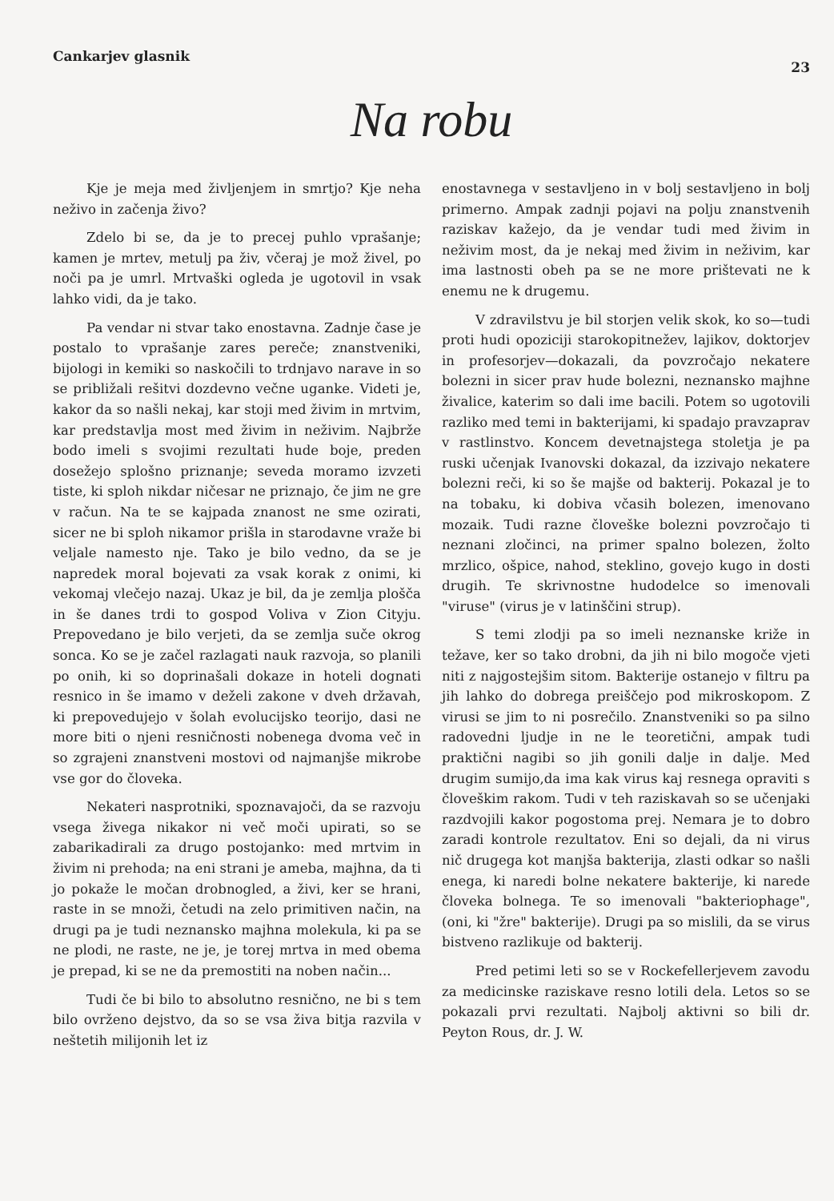Cankarjev glasnik 23
Na robu
Kje je meja med življenjem in smrtjo? Kje neha neživo in začenja živo?
Zdelo bi se, da je to precej puhlo vprašanje; kamen je mrtev, metulj pa živ, včeraj je mož živel, po noči pa je umrl. Mrtvaški ogleda je ugotovil in vsak lahko vidi, da je tako.
Pa vendar ni stvar tako enostavna. Zadnje čase je postalo to vprašanje zares pereče; znanstveniki, bijologi in kemiki so naskočili to trdnjavo narave in so se približali rešitvi dozdevno večne uganke. Videti je, kakor da so našli nekaj, kar stoji med živim in mrtvim, kar predstavlja most med živim in neživim. Najbrže bodo imeli s svojimi rezultati hude boje, preden dosežejo splošno priznanje; seveda moramo izvzeti tiste, ki sploh nikdar ničesar ne priznajo, če jim ne gre v račun. Na te se kajpada znanost ne sme ozirati, sicer ne bi sploh nikamor prišla in starodavne vraže bi veljale namesto nje. Tako je bilo vedno, da se je napredek moral bojevati za vsak korak z onimi, ki vekomaj vlečejo nazaj. Ukaz je bil, da je zemlja plošča in še danes trdi to gospod Voliva v Zion Cityju. Prepovedano je bilo verjeti, da se zemlja suče okrog sonca. Ko se je začel razlagati nauk razvoja, so planili po onih, ki so doprinašali dokaze in hoteli dognati resnico in še imamo v deželi zakone v dveh državah, ki prepovedujejo v šolah evolucijsko teorijo, dasi ne more biti o njeni resničnosti nobenega dvoma več in so zgrajeni znanstveni mostovi od najmanjše mikrobe vse gor do človeka.
Nekateri nasprotniki, spoznavajoči, da se razvoju vsega živega nikakor ni več moči upirati, so se zabarikadirali za drugo postojanko: med mrtvim in živim ni prehoda; na eni strani je ameba, majhna, da ti jo pokaže le močan drobnogled, a živi, ker se hrani, raste in se množi, četudi na zelo primitiven način, na drugi pa je tudi neznansko majhna molekula, ki pa se ne plodi, ne raste, ne je, je torej mrtva in med obema je prepad, ki se ne da premostiti na noben način...
Tudi če bi bilo to absolutno resnično, ne bi s tem bilo ovrženo dejstvo, da so se vsa živa bitja razvila v neštetih milijonih let iz
enostavnega v sestavljeno in v bolj sestavljeno in bolj primerno. Ampak zadnji pojavi na polju znanstvenih raziskav kažejo, da je vendar tudi med živim in neživim most, da je nekaj med živim in neživim, kar ima lastnosti obeh pa se ne more prištevati ne k enemu ne k drugemu.
V zdravilstvu je bil storjen velik skok, ko so—tudi proti hudi opoziciji starokopitnežev, lajikov, doktorjev in profesorjev—dokazali, da povzročajo nekatere bolezni in sicer prav hude bolezni, neznansko majhne živalice, katerim so dali ime bacili. Potem so ugotovili razliko med temi in bakterijami, ki spadajo pravzaprav v rastlinstvo. Koncem devetnajstega stoletja je pa ruski učenjak Ivanovski dokazal, da izzivajo nekatere bolezni reči, ki so še majše od bakterij. Pokazal je to na tobaku, ki dobiva včasih bolezen, imenovano mozaik. Tudi razne človeške bolezni povzročajo ti neznani zločinci, na primer spalno bolezen, žolto mrzlico, ošpice, nahod, steklino, govejo kugo in dosti drugih. Te skrivnostne hudodelce so imenovali "viruse" (virus je v latinščini strup).
S temi zlodji pa so imeli neznanske križe in težave, ker so tako drobni, da jih ni bilo mogoče vjeti niti z najgostejšim sitom. Bakterije ostanejo v filtru pa jih lahko do dobrega preiščejo pod mikroskopom. Z virusi se jim to ni posrečilo. Znanstveniki so pa silno radovedni ljudje in ne le teoretični, ampak tudi praktični nagibi so jih gonili dalje in dalje. Med drugim sumijo,da ima kak virus kaj resnega opraviti s človeškim rakom. Tudi v teh raziskavah so se učenjaki razdvojili kakor pogostoma prej. Nemara je to dobro zaradi kontrole rezultatov. Eni so dejali, da ni virus nič drugega kot manjša bakterija, zlasti odkar so našli enega, ki naredi bolne nekatere bakterije, ki narede človeka bolnega. Te so imenovali "bakteriophage", (oni, ki "žre" bakterije). Drugi pa so mislili, da se virus bistveno razlikuje od bakterij.
Pred petimi leti so se v Rockefellerjevem zavodu za medicinske raziskave resno lotili dela. Letos so se pokazali prvi rezultati. Najbolj aktivni so bili dr. Peyton Rous, dr. J. W.